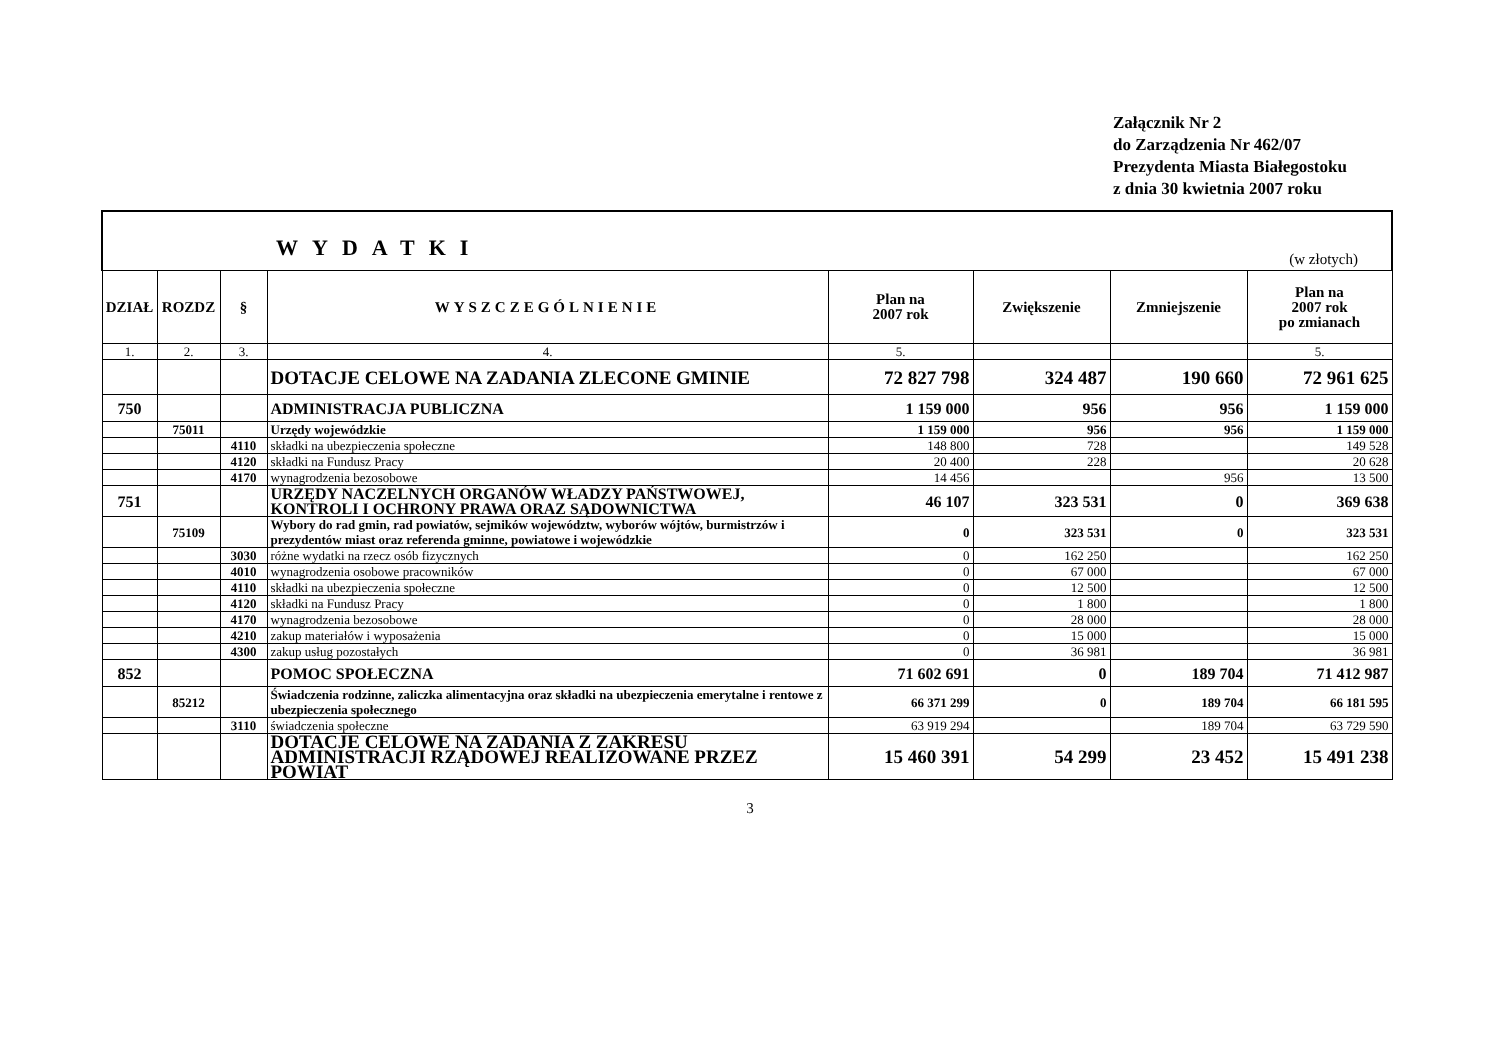Załącznik Nr 2
do Zarządzenia Nr 462/07
Prezydenta Miasta Białegostoku
z dnia 30 kwietnia 2007 roku
| WYDATKI (w złotych) | | | | | | | |
| DZIAŁ | ROZDZ | § | WYSZCZEGÓLNIENIE | Plan na 2007 rok | Zwiększenie | Zmniejszenie | Plan na 2007 rok po zmianach |
| 1. | 2. | 3. | 4. | 5. | | | 5. |
| | | | DOTACJE CELOWE NA ZADANIA ZLECONE GMINIE | 72 827 798 | 324 487 | 190 660 | 72 961 625 |
| 750 | | | ADMINISTRACJA PUBLICZNA | 1 159 000 | 956 | 956 | 1 159 000 |
| | 75011 | | Urzędy wojewódzkie | 1 159 000 | 956 | 956 | 1 159 000 |
| | | 4110 | składki na ubezpieczenia społeczne | 148 800 | 728 | | 149 528 |
| | | 4120 | składki na Fundusz Pracy | 20 400 | 228 | | 20 628 |
| | | 4170 | wynagrodzenia bezosobowe | 14 456 | | 956 | 13 500 |
| 751 | | | URZĘDY NACZELNYCH ORGANÓW WŁADZY PAŃSTWOWEJ, KONTROLI I OCHRONY PRAWA ORAZ SĄDOWNICTWA | 46 107 | 323 531 | 0 | 369 638 |
| | 75109 | | Wybory do rad gmin, rad powiatów, sejmików województw, wyborów wójtów, burmistrzów i prezydentów miast oraz referenda gminne, powiatowe i wojewódzkie | 0 | 323 531 | 0 | 323 531 |
| | | 3030 | różne wydatki na rzecz osób fizycznych | 0 | 162 250 | | 162 250 |
| | | 4010 | wynagrodzenia osobowe pracowników | 0 | 67 000 | | 67 000 |
| | | 4110 | składki na ubezpieczenia społeczne | 0 | 12 500 | | 12 500 |
| | | 4120 | składki na Fundusz Pracy | 0 | 1 800 | | 1 800 |
| | | 4170 | wynagrodzenia bezosobowe | 0 | 28 000 | | 28 000 |
| | | 4210 | zakup materiałów i wyposażenia | 0 | 15 000 | | 15 000 |
| | | 4300 | zakup usług pozostałych | 0 | 36 981 | | 36 981 |
| 852 | | | POMOC SPOŁECZNA | 71 602 691 | 0 | 189 704 | 71 412 987 |
| | 85212 | | Świadczenia rodzinne, zaliczka alimentacyjna oraz składki na ubezpieczenia emerytalne i rentowe z ubezpieczenia społecznego | 66 371 299 | 0 | 189 704 | 66 181 595 |
| | | 3110 | świadczenia społeczne | 63 919 294 | | 189 704 | 63 729 590 |
| | | | DOTACJE CELOWE NA ZADANIA Z ZAKRESU ADMINISTRACJI RZĄDOWEJ REALIZOWANE PRZEZ POWIAT | 15 460 391 | 54 299 | 23 452 | 15 491 238 |
3